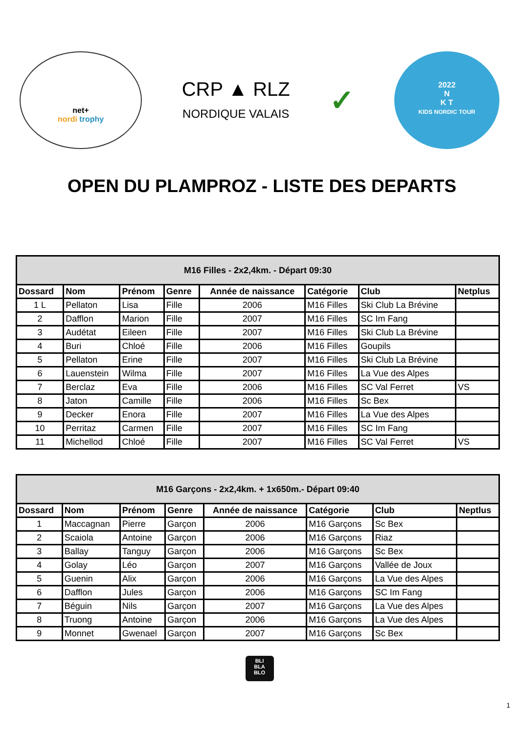net+
nordi trophy
CRP ▲ RLZ
NORDIQUE VALAIS
✓
2022
N
K T
KIDS NORDIC TOUR
OPEN DU PLAMPROZ - LISTE DES DEPARTS
| M16 Filles - 2x2,4km. - Départ 09:30 | | | | | | | |
| --- | --- | --- | --- | --- | --- | --- | --- |
| Dossard | Nom | Prénom | Genre | Année de naissance | Catégorie | Club | Netplus |
| 1 L | Pellaton | Lisa | Fille | 2006 | M16 Filles | Ski Club La Brévine | |
| 2 | Dafflon | Marion | Fille | 2007 | M16 Filles | SC Im Fang | |
| 3 | Audétat | Eileen | Fille | 2007 | M16 Filles | Ski Club La Brévine | |
| 4 | Buri | Chloé | Fille | 2006 | M16 Filles | Goupils | |
| 5 | Pellaton | Erine | Fille | 2007 | M16 Filles | Ski Club La Brévine | |
| 6 | Lauenstein | Wilma | Fille | 2007 | M16 Filles | La Vue des Alpes | |
| 7 | Berclaz | Eva | Fille | 2006 | M16 Filles | SC Val Ferret | VS |
| 8 | Jaton | Camille | Fille | 2006 | M16 Filles | Sc Bex | |
| 9 | Decker | Enora | Fille | 2007 | M16 Filles | La Vue des Alpes | |
| 10 | Perritaz | Carmen | Fille | 2007 | M16 Filles | SC Im Fang | |
| 11 | Michellod | Chloé | Fille | 2007 | M16 Filles | SC Val Ferret | VS |
| M16 Garçons - 2x2,4km. + 1x650m.- Départ 09:40 | | | | | | | |
| --- | --- | --- | --- | --- | --- | --- | --- |
| Dossard | Nom | Prénom | Genre | Année de naissance | Catégorie | Club | Neptlus |
| 1 | Maccagnan | Pierre | Garçon | 2006 | M16 Garçons | Sc Bex | |
| 2 | Scaiola | Antoine | Garçon | 2006 | M16 Garçons | Riaz | |
| 3 | Ballay | Tanguy | Garçon | 2006 | M16 Garçons | Sc Bex | |
| 4 | Golay | Léo | Garçon | 2007 | M16 Garçons | Vallée de Joux | |
| 5 | Guenin | Alix | Garçon | 2006 | M16 Garçons | La Vue des Alpes | |
| 6 | Dafflon | Jules | Garçon | 2006 | M16 Garçons | SC Im Fang | |
| 7 | Béguin | Nils | Garçon | 2007 | M16 Garçons | La Vue des Alpes | |
| 8 | Truong | Antoine | Garçon | 2006 | M16 Garçons | La Vue des Alpes | |
| 9 | Monnet | Gwenael | Garçon | 2007 | M16 Garçons | Sc Bex | |
BLI
BLA
BLO
1